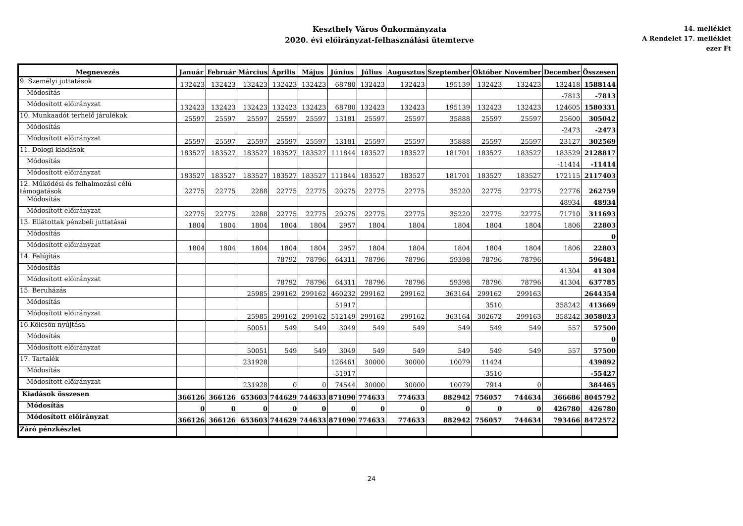Keszthely Város Önkormányzata
2020. évi előirányzat-felhasználási ütemterve
14. melléklet
A Rendelet 17. melléklet
ezer Ft
| Megnevezés | Január | Február | Március | Április | Május | Június | Július | Augusztus | Szeptember | Október | November | December | Összesen |
| --- | --- | --- | --- | --- | --- | --- | --- | --- | --- | --- | --- | --- | --- |
| 9. Személyi juttatások | 132423 | 132423 | 132423 | 132423 | 132423 | 68780 | 132423 | 132423 | 195139 | 132423 | 132423 | 132418 | 1588144 |
| Módosítás | | | | | | | | | | | | -7813 | -7813 |
| Módosított előirányzat | 132423 | 132423 | 132423 | 132423 | 132423 | 68780 | 132423 | 132423 | 195139 | 132423 | 132423 | 124605 | 1580331 |
| 10. Munkaadót terhelő járulékok | 25597 | 25597 | 25597 | 25597 | 25597 | 13181 | 25597 | 25597 | 35888 | 25597 | 25597 | 25600 | 305042 |
| Módosítás | | | | | | | | | | | | -2473 | -2473 |
| Módosított előirányzat | 25597 | 25597 | 25597 | 25597 | 25597 | 13181 | 25597 | 25597 | 35888 | 25597 | 25597 | 23127 | 302569 |
| 11. Dologi kiadások | 183527 | 183527 | 183527 | 183527 | 183527 | 111844 | 183527 | 183527 | 181701 | 183527 | 183527 | 183529 | 2128817 |
| Módosítás | | | | | | | | | | | | -11414 | -11414 |
| Módosított előirányzat | 183527 | 183527 | 183527 | 183527 | 183527 | 111844 | 183527 | 183527 | 181701 | 183527 | 183527 | 172115 | 2117403 |
| 12. Működési és felhalmozási célú támogatások | 22775 | 22775 | 2288 | 22775 | 22775 | 20275 | 22775 | 22775 | 35220 | 22775 | 22775 | 22776 | 262759 |
| Módosítás | | | | | | | | | | | | 48934 | 48934 |
| Módosított előirányzat | 22775 | 22775 | 2288 | 22775 | 22775 | 20275 | 22775 | 22775 | 35220 | 22775 | 22775 | 71710 | 311693 |
| 13. Ellátottak pénzbeli juttatásai | 1804 | 1804 | 1804 | 1804 | 1804 | 2957 | 1804 | 1804 | 1804 | 1804 | 1804 | 1806 | 22803 |
| Módosítás | | | | | | | | | | | | | 0 |
| Módosított előirányzat | 1804 | 1804 | 1804 | 1804 | 1804 | 2957 | 1804 | 1804 | 1804 | 1804 | 1804 | 1806 | 22803 |
| 14. Felújítás | | | | 78792 | 78796 | 64311 | 78796 | 78796 | 59398 | 78796 | 78796 | | 596481 |
| Módosítás | | | | | | | | | | | | 41304 | 41304 |
| Módosított előirányzat | | | | 78792 | 78796 | 64311 | 78796 | 78796 | 59398 | 78796 | 78796 | 41304 | 637785 |
| 15. Beruházás | | | 25985 | 299162 | 299162 | 460232 | 299162 | 299162 | 363164 | 299162 | 299163 | | 2644354 |
| Módosítás | | | | | | 51917 | | | | 3510 | | 358242 | 413669 |
| Módosított előirányzat | | | 25985 | 299162 | 299162 | 512149 | 299162 | 299162 | 363164 | 302672 | 299163 | 358242 | 3058023 |
| 16.Kölcsön nyújtása | | | 50051 | 549 | 549 | 3049 | 549 | 549 | 549 | 549 | 549 | 557 | 57500 |
| Módosítás | | | | | | | | | | | | | 0 |
| Módosított előirányzat | | | 50051 | 549 | 549 | 3049 | 549 | 549 | 549 | 549 | 549 | 557 | 57500 |
| 17. Tartalék | | | 231928 | | | 126461 | 30000 | 30000 | 10079 | 11424 | | | 439892 |
| Módosítás | | | | | | -51917 | | | | -3510 | | | -55427 |
| Módosított előirányzat | | | 231928 | 0 | 0 | 74544 | 30000 | 30000 | 10079 | 7914 | 0 | | 384465 |
| Kiadások összesen | 366126 | 366126 | 653603 | 744629 | 744633 | 871090 | 774633 | 774633 | 882942 | 756057 | 744634 | 366686 | 8045792 |
| Módosítás | 0 | 0 | 0 | 0 | 0 | 0 | 0 | 0 | 0 | 0 | 0 | 426780 | 426780 |
| Módosított előirányzat | 366126 | 366126 | 653603 | 744629 | 744633 | 871090 | 774633 | 774633 | 882942 | 756057 | 744634 | 793466 | 8472572 |
| Záró pénzkészlet | | | | | | | | | | | | | |
24